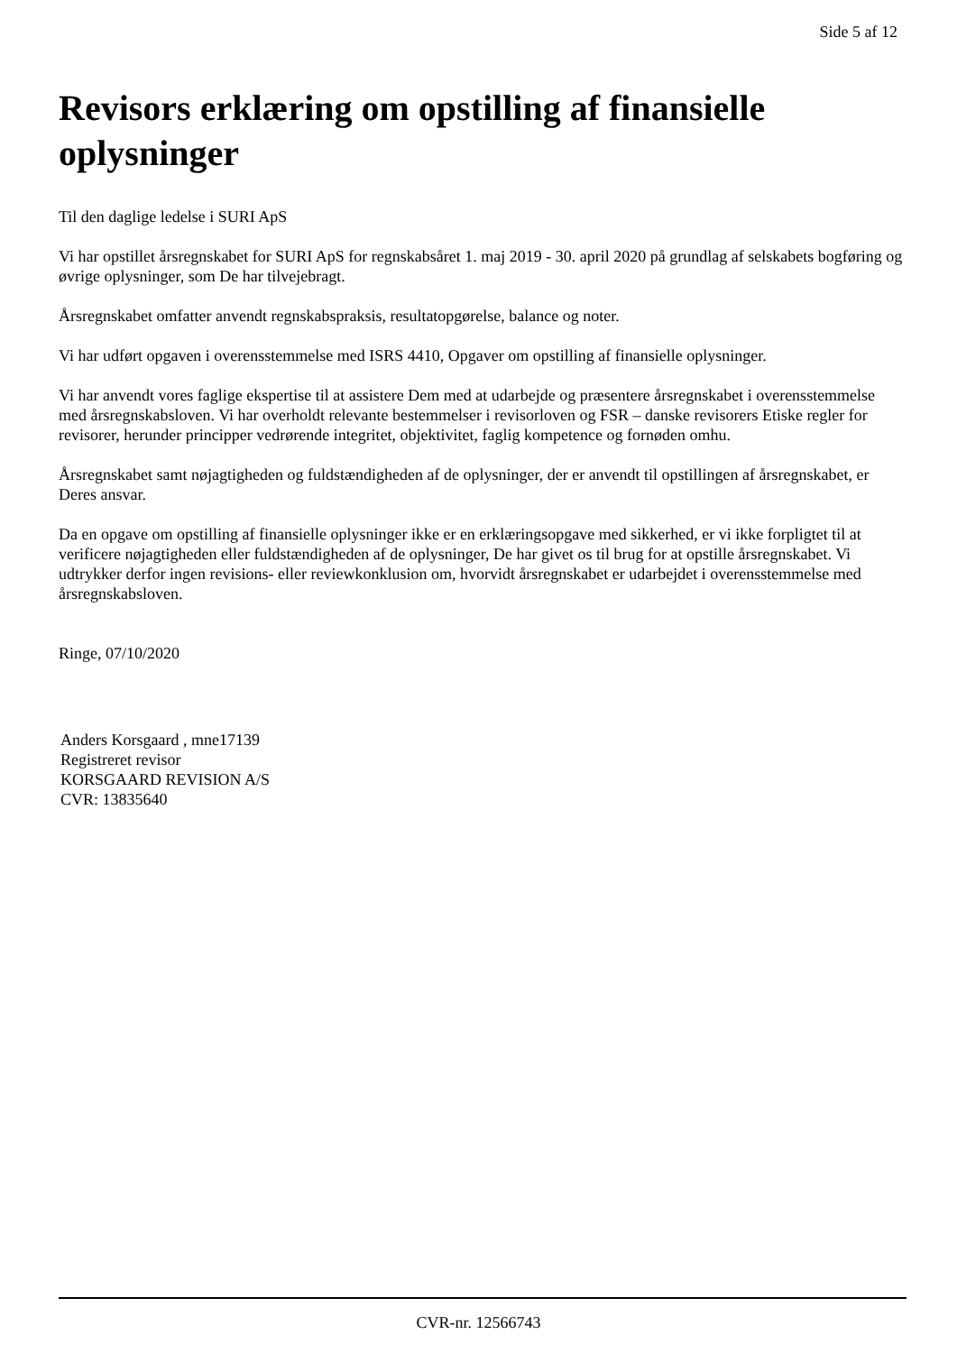Side 5 af 12
Revisors erklæring om opstilling af finansielle oplysninger
Til den daglige ledelse i SURI ApS
Vi har opstillet årsregnskabet for SURI ApS for regnskabsåret 1. maj 2019 - 30. april 2020 på grundlag af selskabets bogføring og øvrige oplysninger, som De har tilvejebragt.
Årsregnskabet omfatter anvendt regnskabspraksis, resultatopgørelse, balance og noter.
Vi har udført opgaven i overensstemmelse med ISRS 4410, Opgaver om opstilling af finansielle oplysninger.
Vi har anvendt vores faglige ekspertise til at assistere Dem med at udarbejde og præsentere årsregnskabet i overensstemmelse med årsregnskabsloven. Vi har overholdt relevante bestemmelser i revisorloven og FSR – danske revisorers Etiske regler for revisorer, herunder principper vedrørende integritet, objektivitet, faglig kompetence og fornøden omhu.
Årsregnskabet samt nøjagtigheden og fuldstændigheden af de oplysninger, der er anvendt til opstillingen af årsregnskabet, er Deres ansvar.
Da en opgave om opstilling af finansielle oplysninger ikke er en erklæringsopgave med sikkerhed, er vi ikke forpligtet til at verificere nøjagtigheden eller fuldstændigheden af de oplysninger, De har givet os til brug for at opstille årsregnskabet. Vi udtrykker derfor ingen revisions- eller reviewkonklusion om, hvorvidt årsregnskabet er udarbejdet i overensstemmelse med årsregnskabsloven.
Ringe, 07/10/2020
Anders Korsgaard , mne17139
Registreret revisor
KORSGAARD REVISION A/S
CVR: 13835640
CVR-nr. 12566743